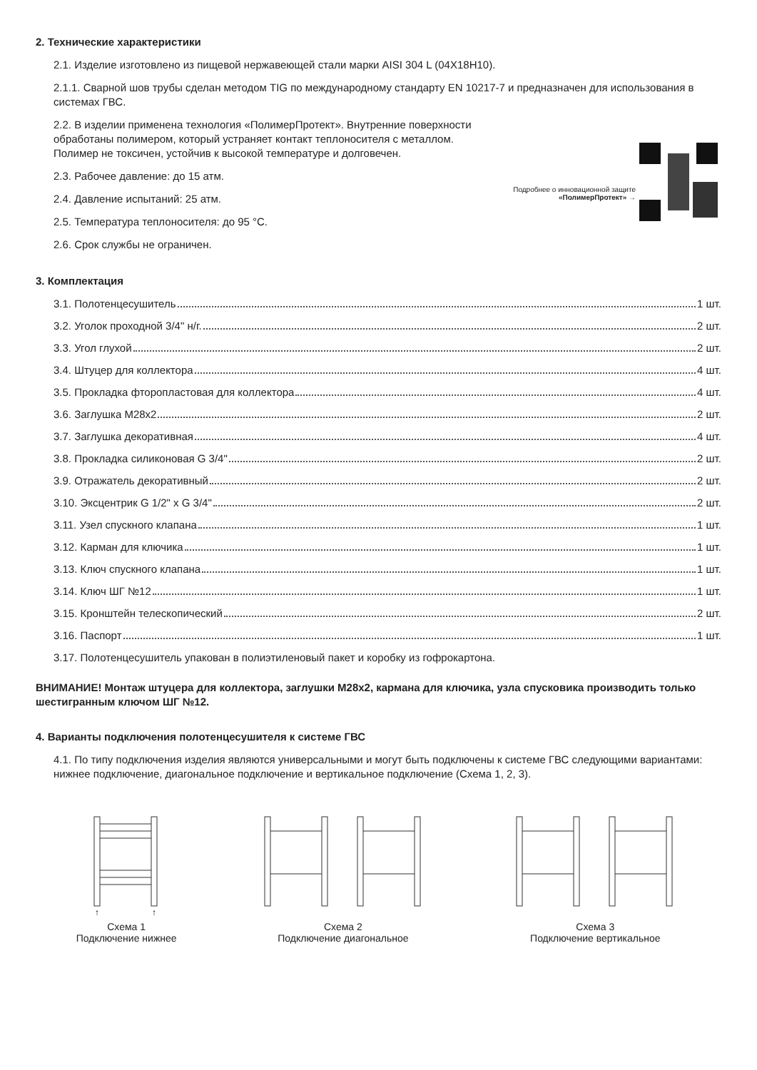2. Технические характеристики
2.1. Изделие изготовлено из пищевой нержавеющей стали марки AISI 304 L (04Х18Н10).
2.1.1. Сварной шов трубы сделан методом TIG по международному стандарту EN 10217-7 и предназначен для использования в системах ГВС.
2.2. В изделии применена технология «ПолимерПротект». Внутренние поверхности обработаны полимером, который устраняет контакт теплоносителя с металлом. Полимер не токсичен, устойчив к высокой температуре и долговечен.
2.3. Рабочее давление: до 15 атм.
2.4. Давление испытаний: 25 атм.
2.5. Температура теплоносителя: до 95 °С.
2.6. Срок службы не ограничен.
Подробнее о инновационной защите
«ПолимерПротект» →
3. Комплектация
3.1. Полотенцесушитель 1 шт.
3.2. Уголок проходной 3/4" н/г. 2 шт.
3.3. Угол глухой 2 шт.
3.4. Штуцер для коллектора 4 шт.
3.5. Прокладка фторопластовая для коллектора 4 шт.
3.6. Заглушка М28х2 2 шт.
3.7. Заглушка декоративная 4 шт.
3.8. Прокладка силиконовая G 3/4" 2 шт.
3.9. Отражатель декоративный 2 шт.
3.10. Эксцентрик G 1/2" x G 3/4" 2 шт.
3.11. Узел спускного клапана 1 шт.
3.12. Карман для ключика 1 шт.
3.13. Ключ спускного клапана 1 шт.
3.14. Ключ ШГ №12 1 шт.
3.15. Кронштейн телескопический 2 шт.
3.16. Паспорт 1 шт.
3.17. Полотенцесушитель упакован в полиэтиленовый пакет и коробку из гофрокартона.
ВНИМАНИЕ! Монтаж штуцера для коллектора, заглушки М28х2, кармана для ключика, узла спусковика производить только шестигранным ключом ШГ №12.
4. Варианты подключения полотенцесушителя к системе ГВС
4.1. По типу подключения изделия являются универсальными и могут быть подключены к системе ГВС следующими вариантами: нижнее подключение, диагональное подключение и вертикальное подключение (Схема 1, 2, 3).
↑
↑
Схема 1
Подключение нижнее
Схема 2
Подключение диагональное
Схема 3
Подключение вертикальное